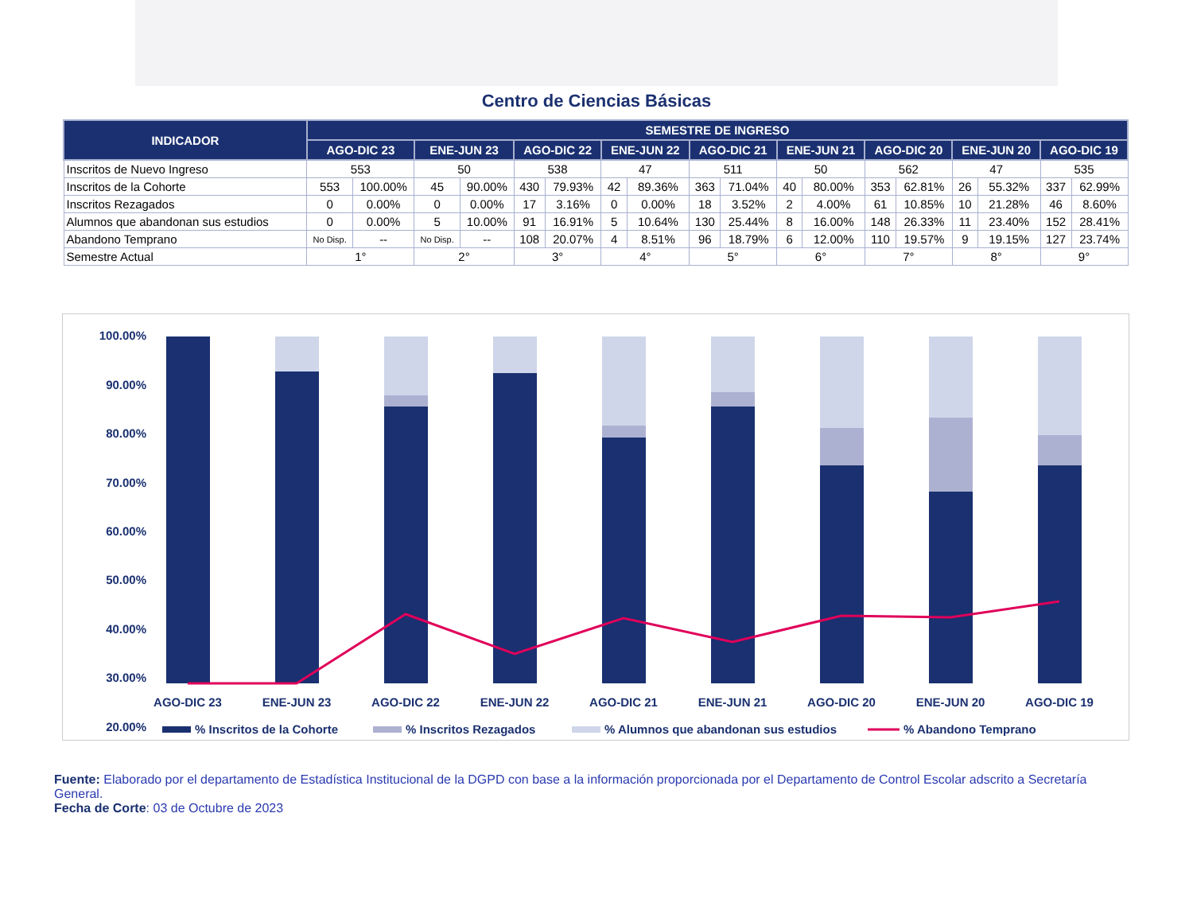Centro de Ciencias Básicas
| INDICADOR | SEMESTRE DE INGRESO | | | | | | | | | | | | | | | | | |
| --- | --- | --- | --- | --- | --- | --- | --- | --- | --- | --- | --- | --- | --- | --- | --- | --- | --- | --- |
| | AGO-DIC 23 | | ENE-JUN 23 | | AGO-DIC 22 | | ENE-JUN 22 | | AGO-DIC 21 | | ENE-JUN 21 | | AGO-DIC 20 | | ENE-JUN 20 | | AGO-DIC 19 | |
| Inscritos de Nuevo Ingreso | 553 | | 50 | | 538 | | 47 | | 511 | | 50 | | 562 | | 47 | | 535 | |
| Inscritos de la Cohorte | 553 | 100.00% | 45 | 90.00% | 430 | 79.93% | 42 | 89.36% | 363 | 71.04% | 40 | 80.00% | 353 | 62.81% | 26 | 55.32% | 337 | 62.99% |
| Inscritos Rezagados | 0 | 0.00% | 0 | 0.00% | 17 | 3.16% | 0 | 0.00% | 18 | 3.52% | 2 | 4.00% | 61 | 10.85% | 10 | 21.28% | 46 | 8.60% |
| Alumnos que abandonan sus estudios | 0 | 0.00% | 5 | 10.00% | 91 | 16.91% | 5 | 10.64% | 130 | 25.44% | 8 | 16.00% | 148 | 26.33% | 11 | 23.40% | 152 | 28.41% |
| Abandono Temprano | No Disp. | -- | No Disp. | -- | 108 | 20.07% | 4 | 8.51% | 96 | 18.79% | 6 | 12.00% | 110 | 19.57% | 9 | 19.15% | 127 | 23.74% |
| Semestre Actual | 1° | | 2° | | 3° | | 4° | | 5° | | 6° | | 7° | | 8° | | 9° | |
100.00%
90.00%
80.00%
70.00%
60.00%
50.00%
40.00%
30.00%
20.00%
AGO-DIC 23
ENE-JUN 23
AGO-DIC 22
ENE-JUN 22
AGO-DIC 21
ENE-JUN 21
AGO-DIC 20
ENE-JUN 20
AGO-DIC 19
% Inscritos de la Cohorte
% Inscritos Rezagados
% Alumnos que abandonan sus estudios
% Abandono Temprano
Fuente: Elaborado por el departamento de Estadística Institucional de la DGPD con base a la información proporcionada por el Departamento de Control Escolar adscrito a Secretaría General.
Fecha de Corte: 03 de Octubre de 2023